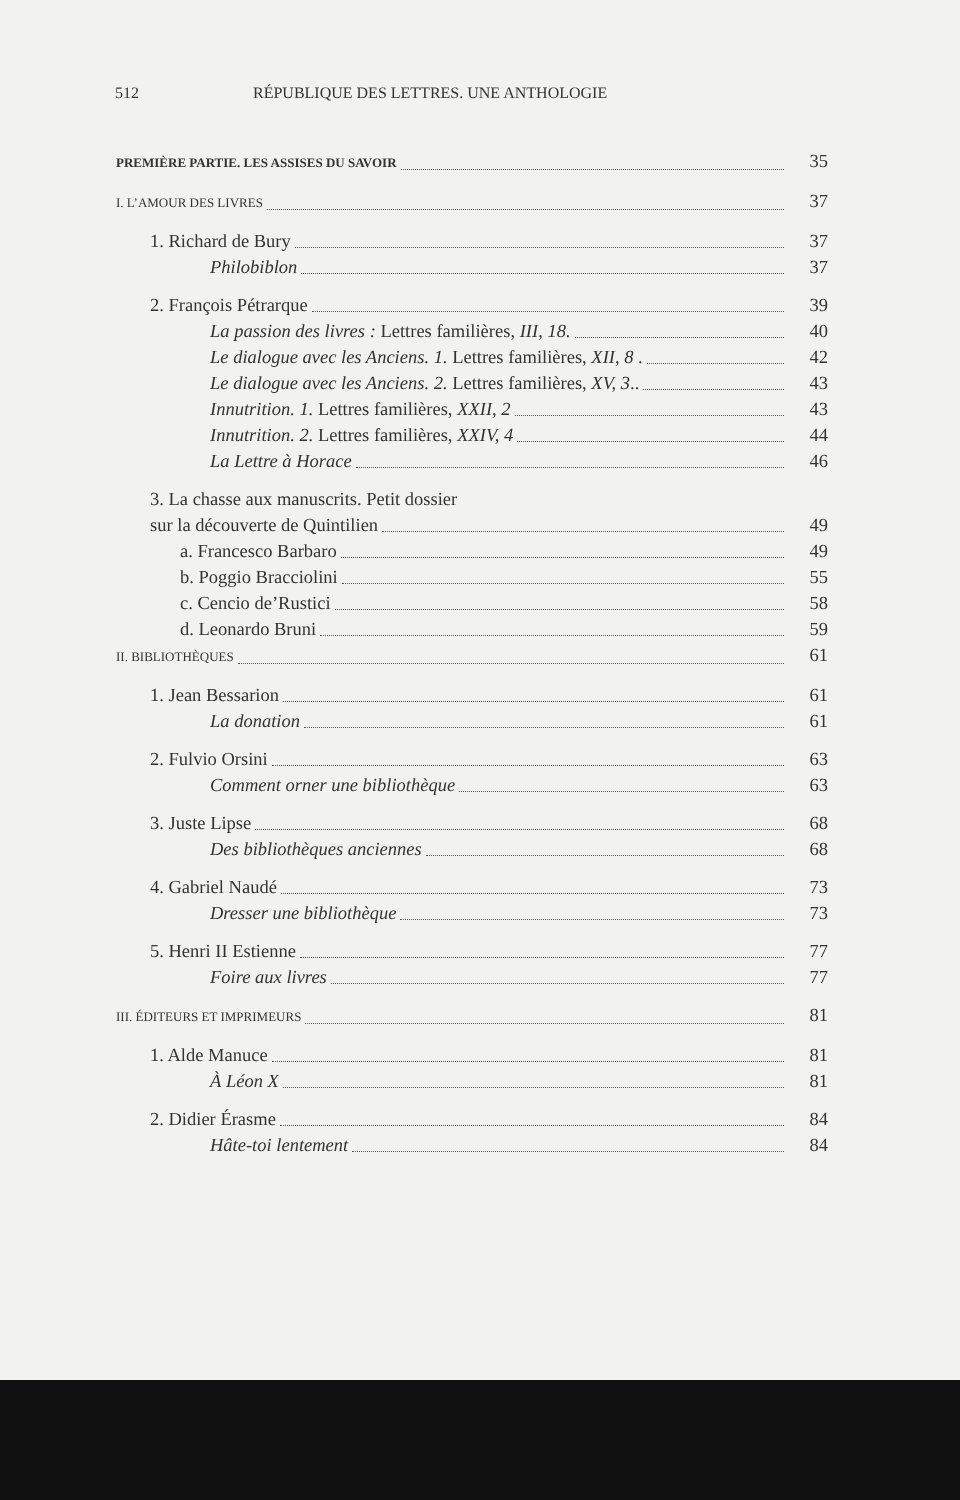512 RÉPUBLIQUE DES LETTRES. UNE ANTHOLOGIE
PREMIÈRE PARTIE. LES ASSISES DU SAVOIR 35
I. L’AMOUR DES LIVRES 37
1. Richard de Bury 37
Philobiblon 37
2. François Pétrarque 39
La passion des livres : Lettres familières, III, 18. 40
Le dialogue avec les Anciens. 1. Lettres familières, XII, 8 . 42
Le dialogue avec les Anciens. 2. Lettres familières, XV, 3.. 43
Innutrition. 1. Lettres familières, XXII, 2 43
Innutrition. 2. Lettres familières, XXIV, 4 44
La Lettre à Horace 46
3. La chasse aux manuscrits. Petit dossier
sur la découverte de Quintilien 49
a. Francesco Barbaro 49
b. Poggio Bracciolini 55
c. Cencio de’Rustici 58
d. Leonardo Bruni 59
II. BIBLIOTHÈQUES 61
1. Jean Bessarion 61
La donation 61
2. Fulvio Orsini 63
Comment orner une bibliothèque 63
3. Juste Lipse 68
Des bibliothèques anciennes 68
4. Gabriel Naudé 73
Dresser une bibliothèque 73
5. Henri II Estienne 77
Foire aux livres 77
III. ÉDITEURS ET IMPRIMEURS 81
1. Alde Manuce 81
À Léon X 81
2. Didier Érasme 84
Hâte-toi lentement 84